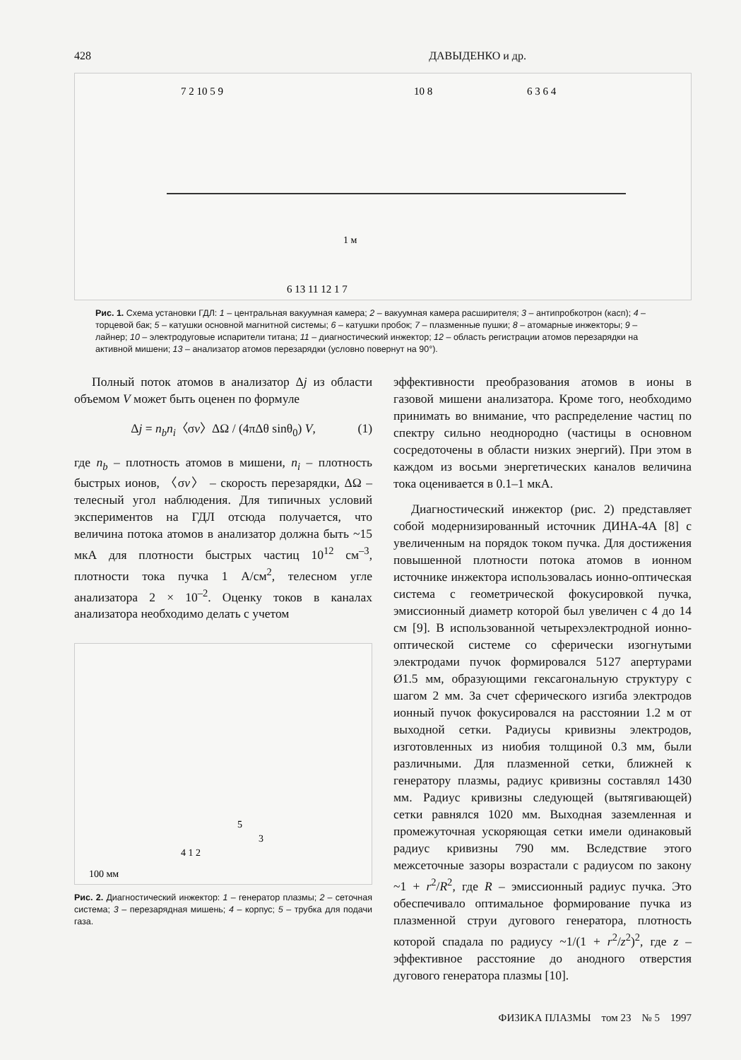428 ДАВЫДЕНКО и др.
1 м
7 2 10 5 9
10 8
6 3 6 4
6 13 11 12 1 7
Рис. 1. Схема установки ГДЛ: 1 – центральная вакуумная камера; 2 – вакуумная камера расширителя; 3 – антипробкотрон (касп); 4 – торцевой бак; 5 – катушки основной магнитной системы; 6 – катушки пробок; 7 – плазменные пушки; 8 – атомарные инжекторы; 9 – лайнер; 10 – электродуговые испарители титана; 11 – диагностический инжектор; 12 – область регистрации атомов перезарядки на активной мишени; 13 – анализатор атомов перезарядки (условно повернут на 90°).
Полный поток атомов в анализатор Δj из области объемом V может быть оценен по формуле
Δj = n<sub>b</sub>n<sub>i</sub>〈σv〉ΔΩ / (4πΔθ sinθ<sub>0</sub>) V, (1)
где n<sub>b</sub> – плотность атомов в мишени, n<sub>i</sub> – плотность быстрых ионов, 〈σv〉 – скорость перезарядки, ΔΩ – телесный угол наблюдения. Для типичных условий экспериментов на ГДЛ отсюда получается, что величина потока атомов в анализатор должна быть ~15 мкА для плотности быстрых частиц 10<sup>12</sup> см<sup>–3</sup>, плотности тока пучка 1 А/см<sup>2</sup>, телесном угле анализатора 2 × 10<sup>–2</sup>. Оценку токов в каналах анализатора необходимо делать с учетом
5
3
4 1 2
100 мм
Рис. 2. Диагностический инжектор: 1 – генератор плазмы; 2 – сеточная система; 3 – перезарядная мишень; 4 – корпус; 5 – трубка для подачи газа.
эффективности преобразования атомов в ионы в газовой мишени анализатора. Кроме того, необходимо принимать во внимание, что распределение частиц по спектру сильно неоднородно (частицы в основном сосредоточены в области низких энергий). При этом в каждом из восьми энергетических каналов величина тока оценивается в 0.1–1 мкА.
Диагностический инжектор (рис. 2) представляет собой модернизированный источник ДИНА-4А [8] с увеличенным на порядок током пучка. Для достижения повышенной плотности потока атомов в ионном источнике инжектора использовалась ионно-оптическая система с геометрической фокусировкой пучка, эмиссионный диаметр которой был увеличен с 4 до 14 см [9]. В использованной четырехэлектродной ионно-оптической системе со сферически изогнутыми электродами пучок формировался 5127 апертурами Ø1.5 мм, образующими гексагональную структуру с шагом 2 мм. За счет сферического изгиба электродов ионный пучок фокусировался на расстоянии 1.2 м от выходной сетки. Радиусы кривизны электродов, изготовленных из ниобия толщиной 0.3 мм, были различными. Для плазменной сетки, ближней к генератору плазмы, радиус кривизны составлял 1430 мм. Радиус кривизны следующей (вытягивающей) сетки равнялся 1020 мм. Выходная заземленная и промежуточная ускоряющая сетки имели одинаковый радиус кривизны 790 мм. Вследствие этого межсеточные зазоры возрастали с радиусом по закону ~1 + r<sup>2</sup>/R<sup>2</sup>, где R – эмиссионный радиус пучка. Это обеспечивало оптимальное формирование пучка из плазменной струи дугового генератора, плотность которой спадала по радиусу ~1/(1 + r<sup>2</sup>/z<sup>2</sup>)<sup>2</sup>, где z – эффективное расстояние до анодного отверстия дугового генератора плазмы [10].
ФИЗИКА ПЛАЗМЫ том 23 № 5 1997